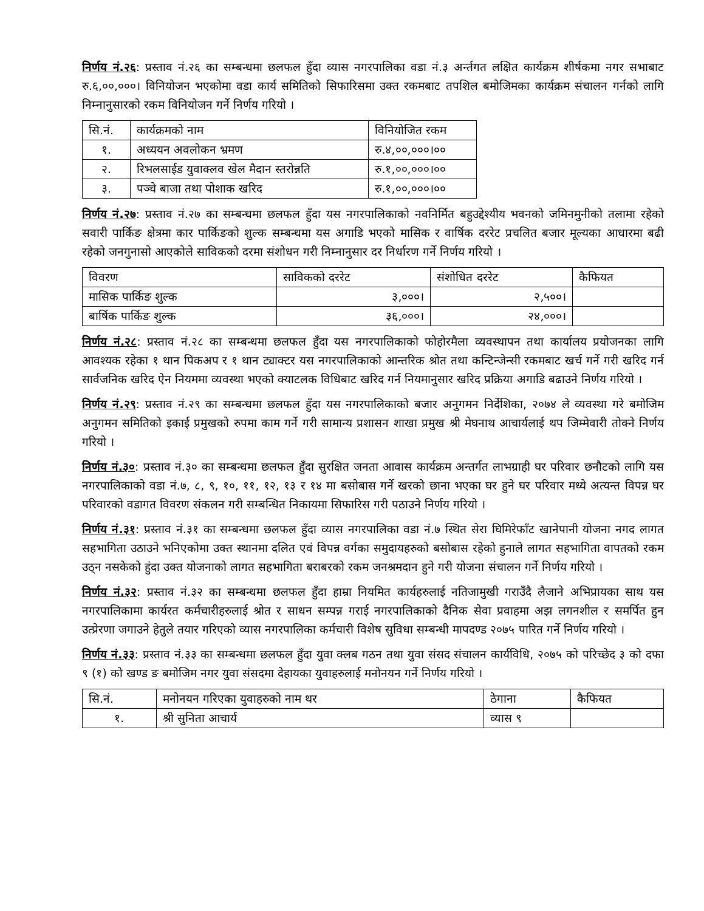निर्णय नं.२६: प्रस्ताव नं.२६ का सम्बन्धमा छलफल हुँदा व्यास नगरपालिका वडा नं.३ अर्न्तगत लक्षित कार्यक्रम शीर्षकमा नगर सभाबाट रु.६,००,०००। विनियोजन भएकोमा वडा कार्य समितिको सिफारिसमा उक्त रकमबाट तपशिल बमोजिमका कार्यक्रम संचालन गर्नको लागि निम्नानुसारको रकम विनियोजन गर्ने निर्णय गरियो ।
| सि.नं. | कार्यक्रमको नाम | विनियोजित रकम |
| --- | --- | --- |
| १. | अध्ययन अवलोकन भ्रमण | रु.४,००,०००।०० |
| २. | रिभलसाईड युवाक्लव खेल मैदान स्तरोन्नति | रु.१,००,०००।०० |
| ३. | पञ्चे बाजा तथा पोशाक खरिद | रु.१,००,०००।०० |
निर्णय नं.२७: प्रस्ताव नं.२७ का सम्बन्धमा छलफल हुँदा यस नगरपालिकाको नवनिर्मित बहुउद्देश्यीय भवनको जमिनमुनीको तलामा रहेको सवारी पार्किङ क्षेत्रमा कार पार्किङको शुल्क सम्बन्धमा यस अगाडि भएको मासिक र वार्षिक दररेट प्रचलित बजार मूल्यका आधारमा बढी रहेको जनगुनासो आएकोले साविकको दरमा संशोधन गरी निम्नानुसार दर निर्धारण गर्ने निर्णय गरियो ।
| विवरण | साविकको दररेट | संशोधित दररेट | कैफियत |
| --- | --- | --- | --- |
| मासिक पार्किङ शुल्क | ३,०००। | २,५००। | |
| बार्षिक पार्किङ शुल्क | ३६,०००। | २४,०००। | |
निर्णय नं.२८: प्रस्ताव नं.२८ का सम्बन्धमा छलफल हुँदा यस नगरपालिकाको फोहोरमैला व्यवस्थापन तथा कार्यालय प्रयोजनका लागि आवश्यक रहेका १ थान पिकअप र १ थान ट्याक्टर यस नगरपालिकाको आन्तरिक श्रोत तथा कन्टिन्जेन्सी रकमबाट खर्च गर्ने गरी खरिद गर्न सार्वजनिक खरिद ऐन नियममा व्यवस्था भएको क्याटलक विधिबाट खरिद गर्न नियमानुसार खरिद प्रक्रिया अगाडि बढाउने निर्णय गरियो ।
निर्णय नं.२९: प्रस्ताव नं.२९ का सम्बन्धमा छलफल हुँदा यस नगरपालिकाको बजार अनुगमन निर्देशिका, २०७४ ले व्यवस्था गरे बमोजिम अनुगमन समितिको इकाई प्रमुखको रुपमा काम गर्ने गरी सामान्य प्रशासन शाखा प्रमुख श्री मेघनाथ आचार्यलाई थप जिम्मेवारी तोक्ने निर्णय गरियो ।
निर्णय नं.३०: प्रस्ताव नं.३० का सम्बन्धमा छलफल हुँदा सुरक्षित जनता आवास कार्यक्रम अन्तर्गत लाभग्राही घर परिवार छनौटको लागि यस नगरपालिकाको वडा नं.७, ८, ९, १०, ११, १२, १३ र १४ मा बसोबास गर्ने खरको छाना भएका घर हुने घर परिवार मध्ये अत्यन्त विपन्न घर परिवारको वडागत विवरण संकलन गरी सम्बन्धित निकायमा सिफारिस गरी पठाउने निर्णय गरियो ।
निर्णय नं.३१: प्रस्ताव नं.३१ का सम्बन्धमा छलफल हुँदा व्यास नगरपालिका वडा नं.७ स्थित सेरा घिमिरेफाँट खानेपानी योजना नगद लागत सहभागिता उठाउने भनिएकोमा उक्त स्थानमा दलित एवं विपन्न वर्गका समुदायहरुको बसोबास रहेको हुनाले लागत सहभागिता वापतको रकम उठ्न नसकेको हुंदा उक्त योजनाको लागत सहभागिता बराबरको रकम जनश्रमदान हुने गरी योजना संचालन गर्ने निर्णय गरियो ।
निर्णय नं.३२: प्रस्ताव नं.३२ का सम्बन्धमा छलफल हुँदा हाम्रा नियमित कार्यहरुलाई नतिजामुखी गराउँदै लैजाने अभिप्रायका साथ यस नगरपालिकामा कार्यरत कर्मचारीहरुलाई श्रोत र साधन सम्पन्न गराई नगरपालिकाको दैनिक सेवा प्रवाहमा अझ लगनशील र समर्पित हुन उत्प्रेरणा जगाउने हेतुले तयार गरिएको व्यास नगरपालिका कर्मचारी विशेष सुविधा सम्बन्धी मापदण्ड २०७५ पारित गर्ने निर्णय गरियो ।
निर्णय नं.३३: प्रस्ताव नं.३३ का सम्बन्धमा छलफल हुँदा युवा क्लब गठन तथा युवा संसद संचालन कार्यविधि, २०७५ को परिच्छेद ३ को दफा ९ (१) को खण्ड ङ बमोजिम नगर युवा संसदमा देहायका युवाहरुलाई मनोनयन गर्ने निर्णय गरियो ।
| सि.नं. | मनोनयन गरिएका युवाहरुको नाम थर | ठेगाना | कैफियत |
| --- | --- | --- | --- |
| १. | श्री सुनिता आचार्य | व्यास ९ | |